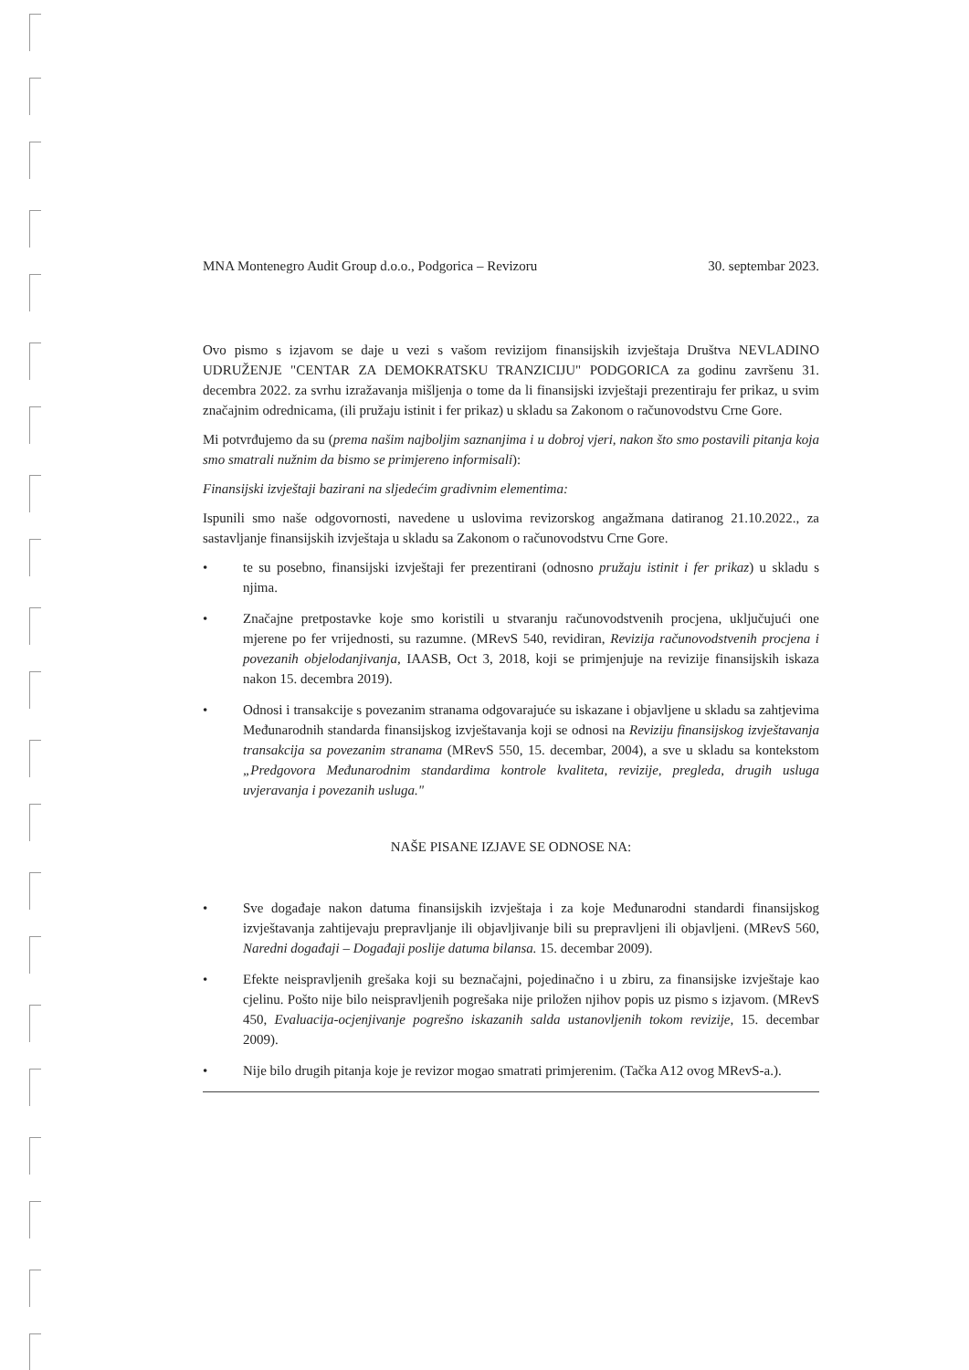MNA Montenegro Audit Group d.o.o., Podgorica – Revizoru 30. septembar 2023.
Ovo pismo s izjavom se daje u vezi s vašom revizijom finansijskih izvještaja Društva NEVLADINO UDRUŽENJE "CENTAR ZA DEMOKRATSKU TRANZICIJU" PODGORICA za godinu završenu 31. decembra 2022. za svrhu izražavanja mišljenja o tome da li finansijski izvještaji prezentiraju fer prikaz, u svim značajnim odrednicama, (ili pružaju istinit i fer prikaz) u skladu sa Zakonom o računovodstvu Crne Gore.
Mi potvrđujemo da su (prema našim najboljim saznanjima i u dobroj vjeri, nakon što smo postavili pitanja koja smo smatrali nužnim da bismo se primjereno informisali):
Finansijski izvještaji bazirani na sljedećim gradivnim elementima:
Ispunili smo naše odgovornosti, navedene u uslovima revizorskog angažmana datiranog 21.10.2022., za sastavljanje finansijskih izvještaja u skladu sa Zakonom o računovodstvu Crne Gore.
• te su posebno, finansijski izvještaji fer prezentirani (odnosno pružaju istinit i fer prikaz) u skladu s njima.
• Značajne pretpostavke koje smo koristili u stvaranju računovodstvenih procjena, uključujući one mjerene po fer vrijednosti, su razumne. (MRevS 540, revidiran, Revizija računovodstvenih procjena i povezanih objelodanjivanja, IAASB, Oct 3, 2018, koji se primjenjuje na revizije finansijskih iskaza nakon 15. decembra 2019).
• Odnosi i transakcije s povezanim stranama odgovarajuće su iskazane i objavljene u skladu sa zahtjevima Međunarodnih standarda finansijskog izvještavanja koji se odnosi na Reviziju finansijskog izvještavanja transakcija sa povezanim stranama (MRevS 550, 15. decembar, 2004), a sve u skladu sa kontekstom „Predgovora Međunarodnim standardima kontrole kvaliteta, revizije, pregleda, drugih usluga uvjeravanja i povezanih usluga."
NAŠE PISANE IZJAVE SE ODNOSE NA:
• Sve događaje nakon datuma finansijskih izvještaja i za koje Međunarodni standardi finansijskog izvještavanja zahtijevaju prepravljanje ili objavljivanje bili su prepravljeni ili objavljeni. (MRevS 560, Naredni događaji – Događaji poslije datuma bilansa. 15. decembar 2009).
• Efekte neispravljenih grešaka koji su beznačajni, pojedinačno i u zbiru, za finansijske izvještaje kao cjelinu. Pošto nije bilo neispravljenih pogrešaka nije priložen njihov popis uz pismo s izjavom. (MRevS 450, Evaluacija-ocjenjivanje pogrešno iskazanih salda ustanovljenih tokom revizije, 15. decembar 2009).
• Nije bilo drugih pitanja koje je revizor mogao smatrati primjerenim. (Tačka A12 ovog MRevS-a.).